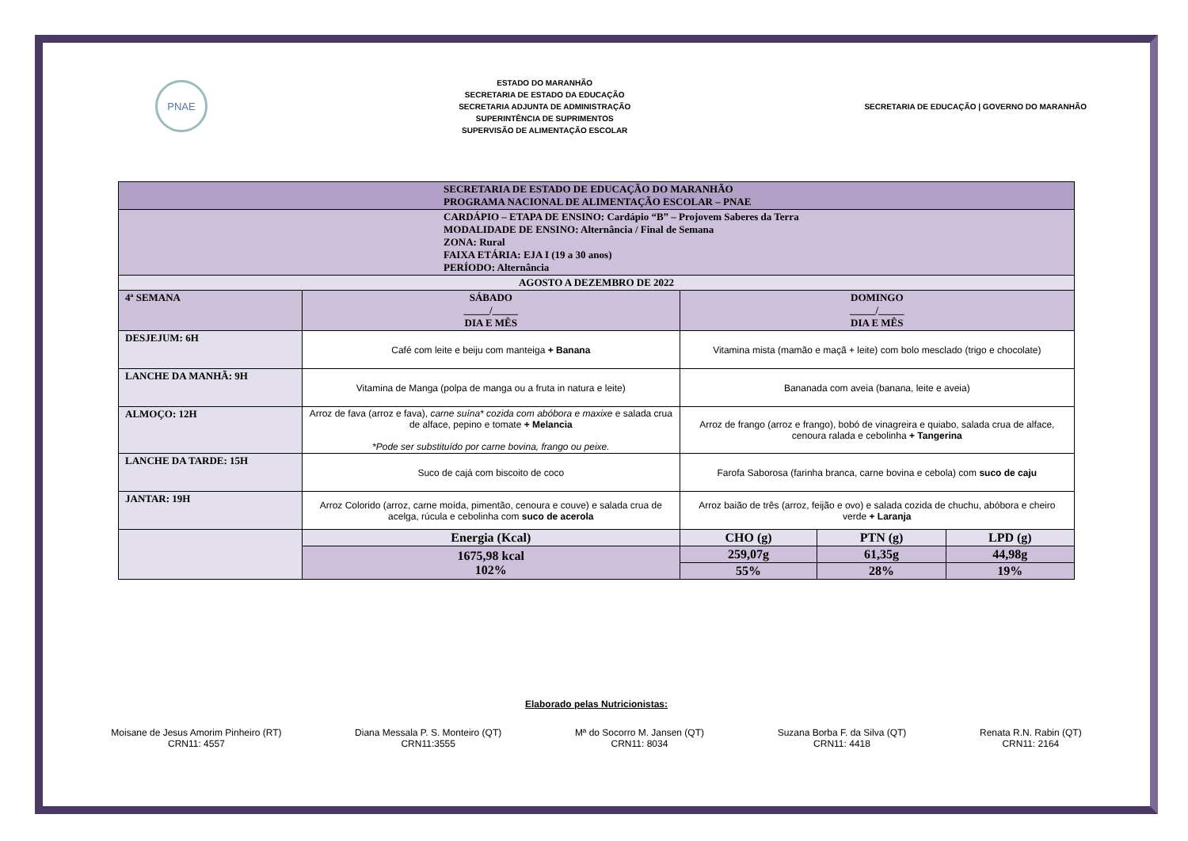PNAE
ESTADO DO MARANHÃO
SECRETARIA DE ESTADO DA EDUCAÇÃO
SECRETARIA ADJUNTA DE ADMINISTRAÇÃO
SUPERINTÊNCIA DE SUPRIMENTOS
SUPERVISÃO DE ALIMENTAÇÃO ESCOLAR
SECRETARIA DE EDUCAÇÃO | GOVERNO DO MARANHÃO
| SECRETARIA DE ESTADO DE EDUCAÇÃO DO MARANHÃO PROGRAMA NACIONAL DE ALIMENTAÇÃO ESCOLAR – PNAE | | | | | |
| CARDÁPIO – ETAPA DE ENSINO: Cardápio “B” – Projovem Saberes da Terra MODALIDADE DE ENSINO: Alternância / Final de Semana ZONA: Rural FAIXA ETÁRIA: EJA I (19 a 30 anos) PERÍODO: Alternância | | | | | |
| AGOSTO A DEZEMBRO DE 2022 | | | | | |
| 4ª SEMANA | SÁBADO _____/_____ DIA E MÊS | | DOMINGO _____/_____ DIA E MÊS | | |
| DESJEJUM: 6H | Café com leite e beiju com manteiga + Banana | | Vitamina mista (mamão e maçã + leite) com bolo mesclado (trigo e chocolate) | | |
| LANCHE DA MANHÃ: 9H | Vitamina de Manga (polpa de manga ou a fruta in natura e leite) | | Bananada com aveia (banana, leite e aveia) | | |
| ALMOÇO: 12H | Arroz de fava (arroz e fava), carne suína* cozida com abóbora e maxixe e salada crua de alface, pepino e tomate + Melancia *Pode ser substituído por carne bovina, frango ou peixe. | | Arroz de frango (arroz e frango), bobó de vinagreira e quiabo, salada crua de alface, cenoura ralada e cebolinha + Tangerina | | |
| LANCHE DA TARDE: 15H | Suco de cajá com biscoito de coco | | Farofa Saborosa (farinha branca, carne bovina e cebola) com suco de caju | | |
| JANTAR: 19H | Arroz Colorido (arroz, carne moída, pimentão, cenoura e couve) e salada crua de acelga, rúcula e cebolinha com suco de acerola | | Arroz baião de três (arroz, feijão e ovo) e salada cozida de chuchu, abóbora e cheiro verde + Laranja | | |
| | | Energia (Kcal) | CHO (g) | PTN (g) | LPD (g) |
| | | 1675,98 kcal 102% | 259,07g | 61,35g | 44,98g |
| | | | 55% | 28% | 19% |
Elaborado pelas Nutricionistas:
Moisane de Jesus Amorim Pinheiro (RT)
CRN11: 4557
Diana Messala P. S. Monteiro (QT)
CRN11:3555
Mª do Socorro M. Jansen (QT)
CRN11: 8034
Suzana Borba F. da Silva (QT)
CRN11: 4418
Renata R.N. Rabin (QT)
CRN11: 2164